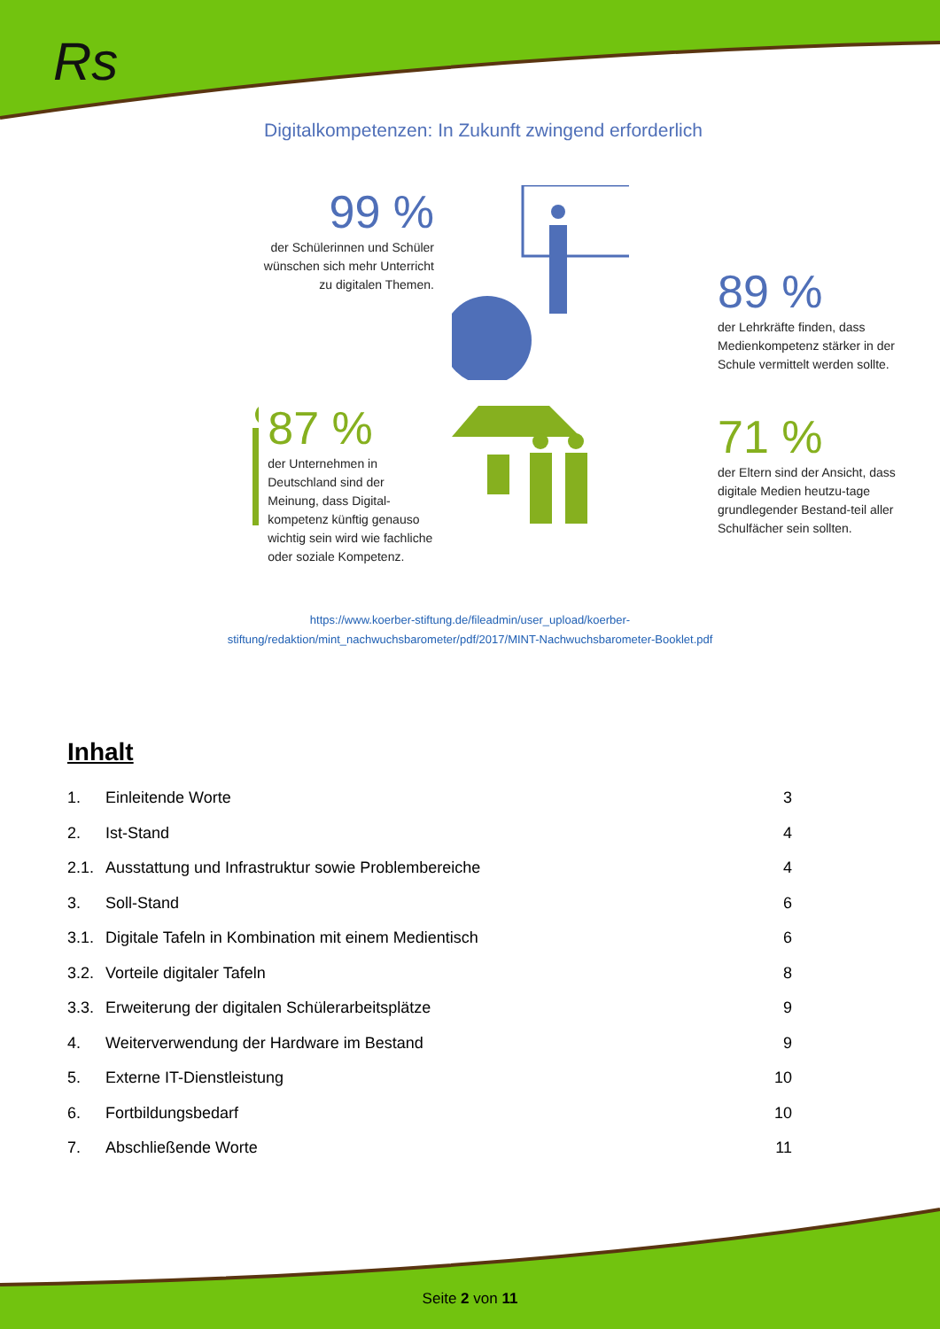Rs
Digitalkompetenzen: In Zukunft zwingend erforderlich
99 %
der Schülerinnen und Schüler wünschen sich mehr Unterricht zu digitalen Themen.
89 %
der Lehrkräfte finden, dass Medienkompetenz stärker in der Schule vermittelt werden sollte.
87 %
der Unternehmen in Deutschland sind der Meinung, dass Digital-kompetenz künftig genauso wichtig sein wird wie fachliche oder soziale Kompetenz.
71 %
der Eltern sind der Ansicht, dass digitale Medien heutzu-tage grundlegender Bestand-teil aller Schulfächer sein sollten.
https://www.koerber-stiftung.de/fileadmin/user_upload/koerber-
stiftung/redaktion/mint_nachwuchsbarometer/pdf/2017/MINT-Nachwuchsbarometer-Booklet.pdf
Inhalt
1. Einleitende Worte 3
2. Ist-Stand 4
2.1. Ausstattung und Infrastruktur sowie Problembereiche 4
3. Soll-Stand 6
3.1. Digitale Tafeln in Kombination mit einem Medientisch 6
3.2. Vorteile digitaler Tafeln 8
3.3. Erweiterung der digitalen Schülerarbeitsplätze 9
4. Weiterverwendung der Hardware im Bestand 9
5. Externe IT-Dienstleistung 10
6. Fortbildungsbedarf 10
7. Abschließende Worte 11
Seite 2 von 11